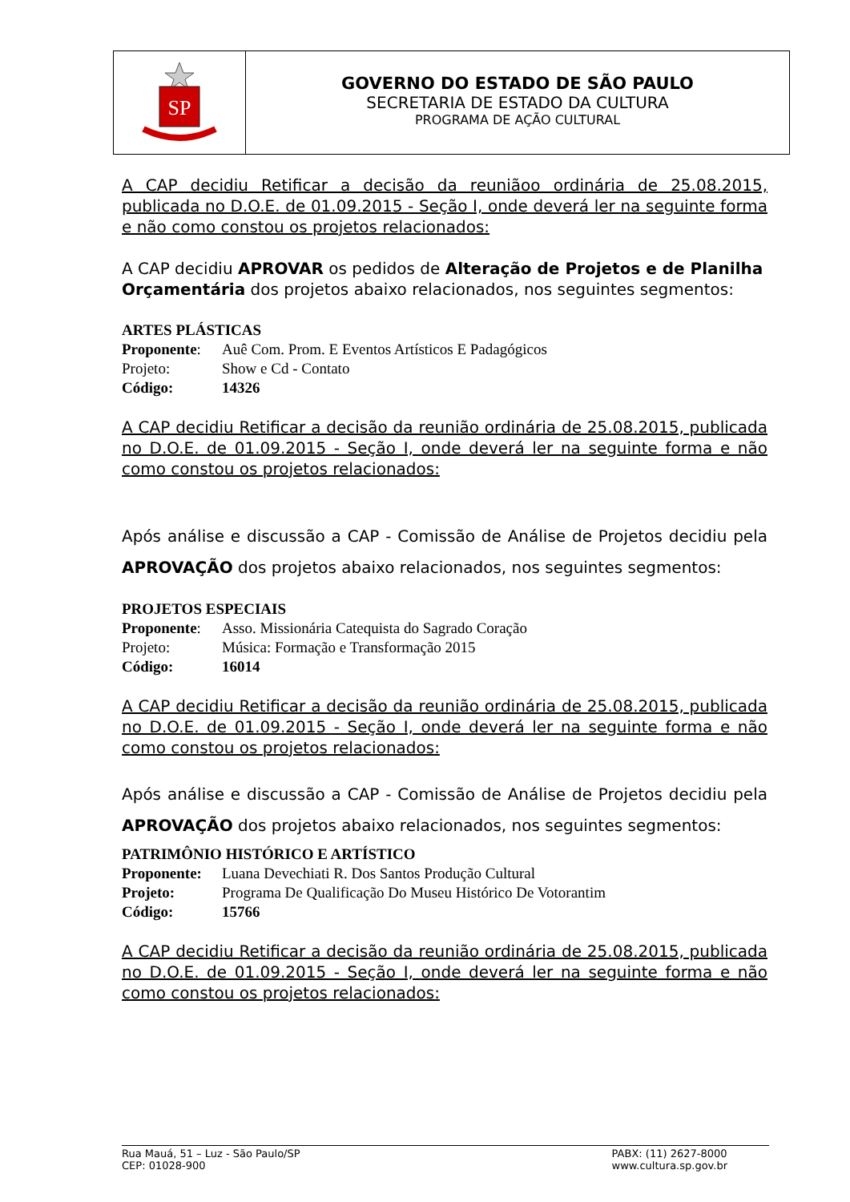SP
GOVERNO DO ESTADO DE SÃO PAULO
SECRETARIA DE ESTADO DA CULTURA
PROGRAMA DE AÇÃO CULTURAL
A CAP decidiu Retificar a decisão da reuniãoo ordinária de 25.08.2015, publicada no D.O.E. de 01.09.2015 - Seção I, onde deverá ler na seguinte forma e não como constou os projetos relacionados:
A CAP decidiu APROVAR os pedidos de Alteração de Projetos e de Planilha Orçamentária dos projetos abaixo relacionados, nos seguintes segmentos:
ARTES PLÁSTICAS
Proponente: Auê Com. Prom. E Eventos Artísticos E Padagógicos
Projeto: Show e Cd - Contato
Código: 14326
A CAP decidiu Retificar a decisão da reunião ordinária de 25.08.2015, publicada no D.O.E. de 01.09.2015 - Seção I, onde deverá ler na seguinte forma e não como constou os projetos relacionados:
Após análise e discussão a CAP - Comissão de Análise de Projetos decidiu pela APROVAÇÃO dos projetos abaixo relacionados, nos seguintes segmentos:
PROJETOS ESPECIAIS
Proponente: Asso. Missionária Catequista do Sagrado Coração
Projeto: Música: Formação e Transformação 2015
Código: 16014
A CAP decidiu Retificar a decisão da reunião ordinária de 25.08.2015, publicada no D.O.E. de 01.09.2015 - Seção I, onde deverá ler na seguinte forma e não como constou os projetos relacionados:
Após análise e discussão a CAP - Comissão de Análise de Projetos decidiu pela APROVAÇÃO dos projetos abaixo relacionados, nos seguintes segmentos:
PATRIMÔNIO HISTÓRICO E ARTÍSTICO
Proponente: Luana Devechiati R. Dos Santos Produção Cultural
Projeto: Programa De Qualificação Do Museu Histórico De Votorantim
Código: 15766
A CAP decidiu Retificar a decisão da reunião ordinária de 25.08.2015, publicada no D.O.E. de 01.09.2015 - Seção I, onde deverá ler na seguinte forma e não como constou os projetos relacionados:
Rua Mauá, 51 – Luz - São Paulo/SP
CEP: 01028-900
PABX: (11) 2627-8000
www.cultura.sp.gov.br